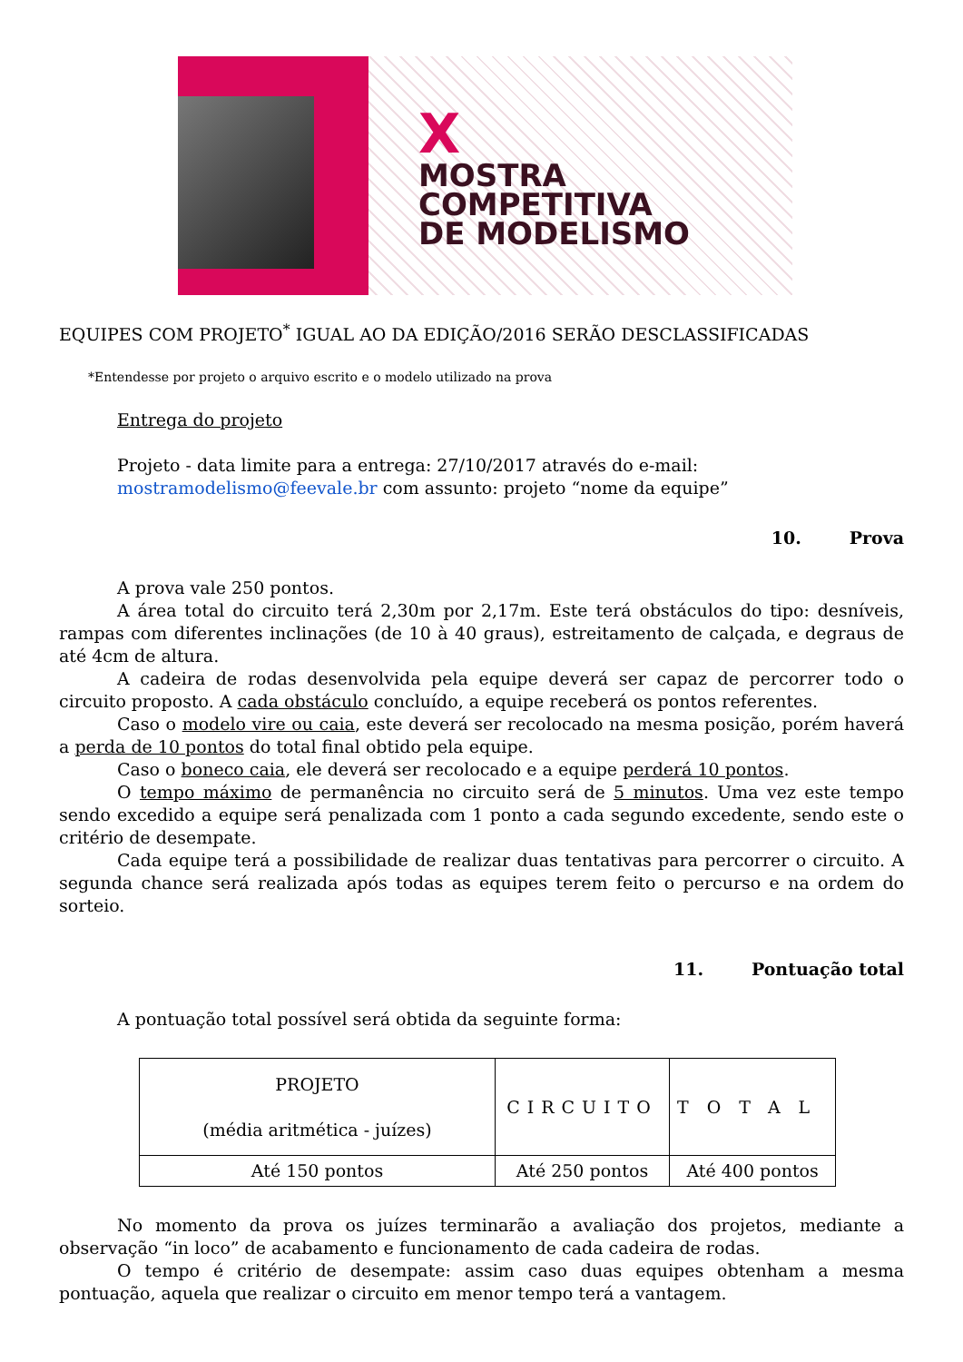X
MOSTRA
COMPETITIVA
DE MODELISMO
EQUIPES COM PROJETO<sup>*</sup> IGUAL AO DA EDIÇÃO/2016 SERÃO DESCLASSIFICADAS
*Entendesse por projeto o arquivo escrito e o modelo utilizado na prova
Entrega do projeto
Projeto - data limite para a entrega: 27/10/2017 através do e-mail:
mostramodelismo@feevale.br com assunto: projeto “nome da equipe”
10. Prova
A prova vale 250 pontos.
A área total do circuito terá 2,30m por 2,17m. Este terá obstáculos do tipo: desníveis, rampas com diferentes inclinações (de 10 à 40 graus), estreitamento de calçada, e degraus de até 4cm de altura.
A cadeira de rodas desenvolvida pela equipe deverá ser capaz de percorrer todo o circuito proposto. A cada obstáculo concluído, a equipe receberá os pontos referentes.
Caso o modelo vire ou caia, este deverá ser recolocado na mesma posição, porém haverá a perda de 10 pontos do total final obtido pela equipe.
Caso o boneco caia, ele deverá ser recolocado e a equipe perderá 10 pontos.
O tempo máximo de permanência no circuito será de 5 minutos. Uma vez este tempo sendo excedido a equipe será penalizada com 1 ponto a cada segundo excedente, sendo este o critério de desempate.
Cada equipe terá a possibilidade de realizar duas tentativas para percorrer o circuito. A segunda chance será realizada após todas as equipes terem feito o percurso e na ordem do sorteio.
11. Pontuação total
A pontuação total possível será obtida da seguinte forma:
| PROJETO (média aritmética - juízes) | CIRCUITO | TOTAL |
| Até 150 pontos | Até 250 pontos | Até 400 pontos |
No momento da prova os juízes terminarão a avaliação dos projetos, mediante a observação “in loco” de acabamento e funcionamento de cada cadeira de rodas.
O tempo é critério de desempate: assim caso duas equipes obtenham a mesma pontuação, aquela que realizar o circuito em menor tempo terá a vantagem.